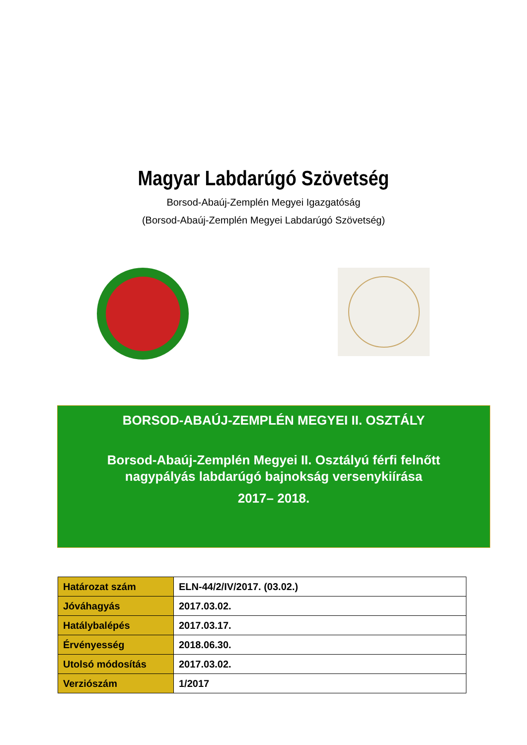Magyar Labdarúgó Szövetség
Borsod-Abaúj-Zemplén Megyei Igazgatóság
(Borsod-Abaúj-Zemplén Megyei Labdarúgó Szövetség)
BORSOD-ABAÚJ-ZEMPLÉN MEGYEI II. OSZTÁLY
Borsod-Abaúj-Zemplén Megyei II. Osztályú férfi felnőtt
nagypályás labdarúgó bajnokság versenykiírása
2017– 2018.
| Határozat szám | ELN-44/2/IV/2017. (03.02.) |
| Jóváhagyás | 2017.03.02. |
| Hatálybalépés | 2017.03.17. |
| Érvényesség | 2018.06.30. |
| Utolsó módosítás | 2017.03.02. |
| Verziószám | 1/2017 |